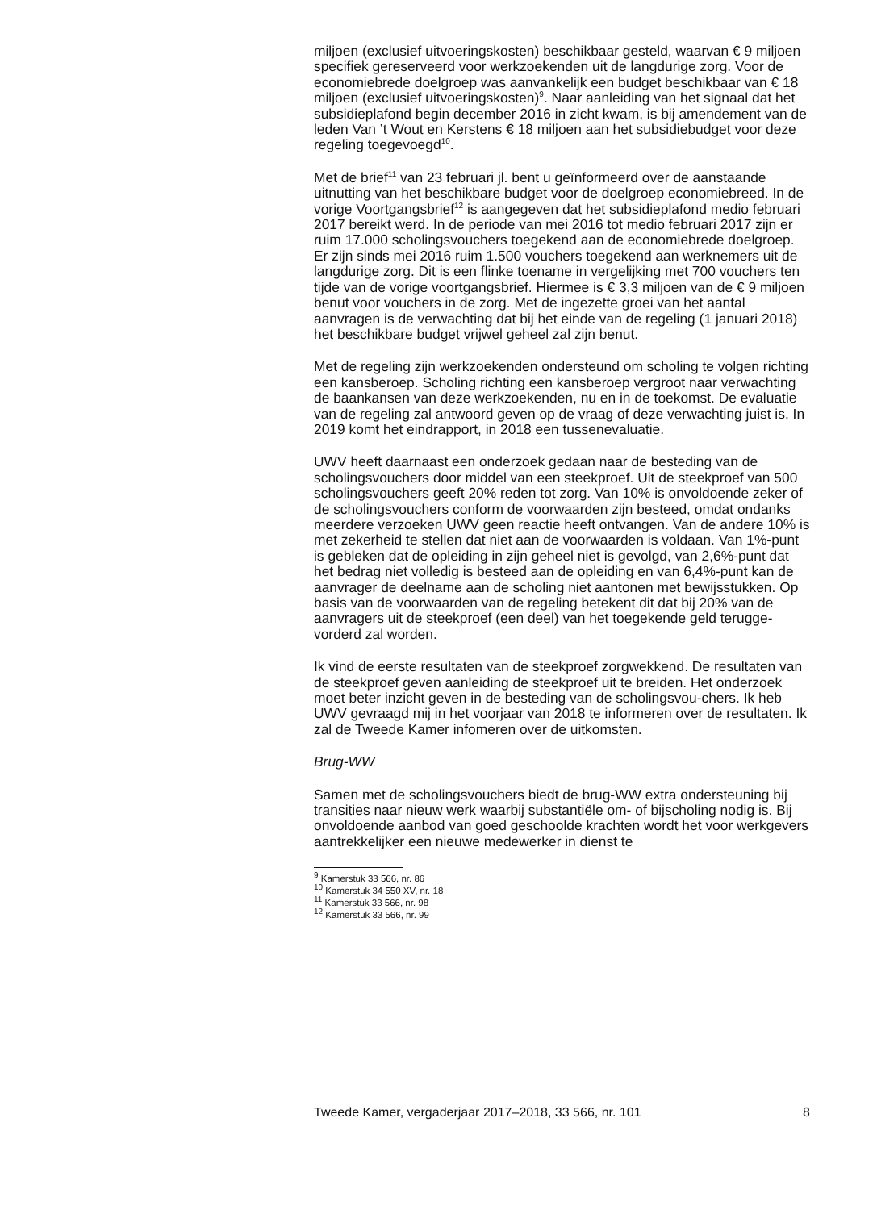miljoen (exclusief uitvoeringskosten) beschikbaar gesteld, waarvan € 9 miljoen specifiek gereserveerd voor werkzoekenden uit de langdurige zorg. Voor de economiebrede doelgroep was aanvankelijk een budget beschikbaar van € 18 miljoen (exclusief uitvoeringskosten)<sup>9</sup>. Naar aanleiding van het signaal dat het subsidieplafond begin december 2016 in zicht kwam, is bij amendement van de leden Van ’t Wout en Kerstens € 18 miljoen aan het subsidiebudget voor deze regeling toegevoegd<sup>10</sup>.
Met de brief<sup>11</sup> van 23 februari jl. bent u geïnformeerd over de aanstaande uitnutting van het beschikbare budget voor de doelgroep economiebreed. In de vorige Voortgangsbrief<sup>12</sup> is aangegeven dat het subsidieplafond medio februari 2017 bereikt werd. In de periode van mei 2016 tot medio februari 2017 zijn er ruim 17.000 scholingsvouchers toegekend aan de economiebrede doelgroep.
Er zijn sinds mei 2016 ruim 1.500 vouchers toegekend aan werknemers uit de langdurige zorg. Dit is een flinke toename in vergelijking met 700 vouchers ten tijde van de vorige voortgangsbrief. Hiermee is € 3,3 miljoen van de € 9 miljoen benut voor vouchers in de zorg. Met de ingezette groei van het aantal aanvragen is de verwachting dat bij het einde van de regeling (1 januari 2018) het beschikbare budget vrijwel geheel zal zijn benut.
Met de regeling zijn werkzoekenden ondersteund om scholing te volgen richting een kansberoep. Scholing richting een kansberoep vergroot naar verwachting de baankansen van deze werkzoekenden, nu en in de toekomst. De evaluatie van de regeling zal antwoord geven op de vraag of deze verwachting juist is. In 2019 komt het eindrapport, in 2018 een tussenevaluatie.
UWV heeft daarnaast een onderzoek gedaan naar de besteding van de scholingsvouchers door middel van een steekproef. Uit de steekproef van 500 scholingsvouchers geeft 20% reden tot zorg. Van 10% is onvoldoende zeker of de scholingsvouchers conform de voorwaarden zijn besteed, omdat ondanks meerdere verzoeken UWV geen reactie heeft ontvangen. Van de andere 10% is met zekerheid te stellen dat niet aan de voorwaarden is voldaan. Van 1%-punt is gebleken dat de opleiding in zijn geheel niet is gevolgd, van 2,6%-punt dat het bedrag niet volledig is besteed aan de opleiding en van 6,4%-punt kan de aanvrager de deelname aan de scholing niet aantonen met bewijsstukken. Op basis van de voorwaarden van de regeling betekent dit dat bij 20% van de aanvragers uit de steekproef (een deel) van het toegekende geld terugge-vorderd zal worden.
Ik vind de eerste resultaten van de steekproef zorgwekkend. De resultaten van de steekproef geven aanleiding de steekproef uit te breiden. Het onderzoek moet beter inzicht geven in de besteding van de scholingsvou-chers. Ik heb UWV gevraagd mij in het voorjaar van 2018 te informeren over de resultaten. Ik zal de Tweede Kamer infomeren over de uitkomsten.
Brug-WW
Samen met de scholingsvouchers biedt de brug-WW extra ondersteuning bij transities naar nieuw werk waarbij substantiële om- of bijscholing nodig is. Bij onvoldoende aanbod van goed geschoolde krachten wordt het voor werkgevers aantrekkelijker een nieuwe medewerker in dienst te
<sup>9</sup> Kamerstuk 33 566, nr. 86
<sup>10</sup> Kamerstuk 34 550 XV, nr. 18
<sup>11</sup> Kamerstuk 33 566, nr. 98
<sup>12</sup> Kamerstuk 33 566, nr. 99
Tweede Kamer, vergaderjaar 2017–2018, 33 566, nr. 101 8